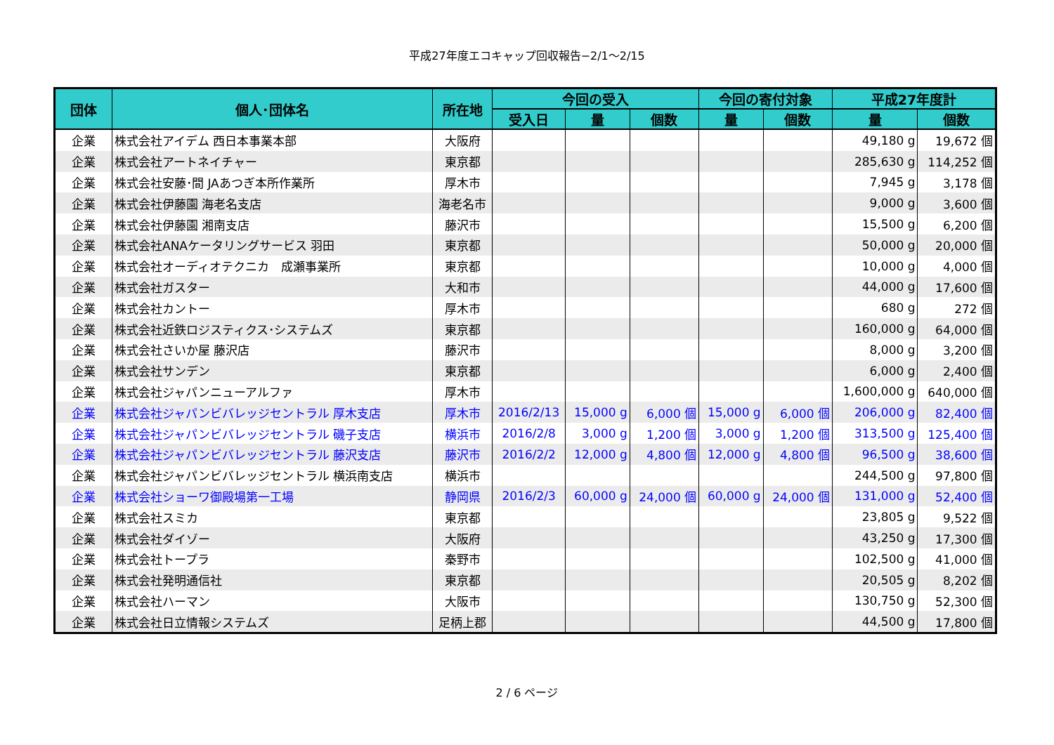平成27年度エコキャップ回収報告−2/1〜2/15
| 団体 | 個人･団体名 | 所在地 | 今回の受入 | | | 今回の寄付対象 | | 平成27年度計 | |
| --- | --- | --- | --- | --- | --- | --- | --- | --- | --- |
| | | | 受入日 | 量 | 個数 | 量 | 個数 | 量 | 個数 |
| 企業 | 株式会社アイデム 西日本事業本部 | 大阪府 | | | | | | 49,180 g | 19,672 個 |
| 企業 | 株式会社アートネイチャー | 東京都 | | | | | | 285,630 g | 114,252 個 |
| 企業 | 株式会社安藤･間 JAあつぎ本所作業所 | 厚木市 | | | | | | 7,945 g | 3,178 個 |
| 企業 | 株式会社伊藤園 海老名支店 | 海老名市 | | | | | | 9,000 g | 3,600 個 |
| 企業 | 株式会社伊藤園 湘南支店 | 藤沢市 | | | | | | 15,500 g | 6,200 個 |
| 企業 | 株式会社ANAケータリングサービス 羽田 | 東京都 | | | | | | 50,000 g | 20,000 個 |
| 企業 | 株式会社オーディオテクニカ 成瀬事業所 | 東京都 | | | | | | 10,000 g | 4,000 個 |
| 企業 | 株式会社ガスター | 大和市 | | | | | | 44,000 g | 17,600 個 |
| 企業 | 株式会社カントー | 厚木市 | | | | | | 680 g | 272 個 |
| 企業 | 株式会社近鉄ロジスティクス･システムズ | 東京都 | | | | | | 160,000 g | 64,000 個 |
| 企業 | 株式会社さいか屋 藤沢店 | 藤沢市 | | | | | | 8,000 g | 3,200 個 |
| 企業 | 株式会社サンデン | 東京都 | | | | | | 6,000 g | 2,400 個 |
| 企業 | 株式会社ジャパンニューアルファ | 厚木市 | | | | | | 1,600,000 g | 640,000 個 |
| 企業 | 株式会社ジャパンビバレッジセントラル 厚木支店 | 厚木市 | 2016/2/13 | 15,000 g | 6,000 個 | 15,000 g | 6,000 個 | 206,000 g | 82,400 個 |
| 企業 | 株式会社ジャパンビバレッジセントラル 磯子支店 | 横浜市 | 2016/2/8 | 3,000 g | 1,200 個 | 3,000 g | 1,200 個 | 313,500 g | 125,400 個 |
| 企業 | 株式会社ジャパンビバレッジセントラル 藤沢支店 | 藤沢市 | 2016/2/2 | 12,000 g | 4,800 個 | 12,000 g | 4,800 個 | 96,500 g | 38,600 個 |
| 企業 | 株式会社ジャパンビバレッジセントラル 横浜南支店 | 横浜市 | | | | | | 244,500 g | 97,800 個 |
| 企業 | 株式会社ショーワ御殿場第一工場 | 静岡県 | 2016/2/3 | 60,000 g | 24,000 個 | 60,000 g | 24,000 個 | 131,000 g | 52,400 個 |
| 企業 | 株式会社スミカ | 東京都 | | | | | | 23,805 g | 9,522 個 |
| 企業 | 株式会社ダイゾー | 大阪府 | | | | | | 43,250 g | 17,300 個 |
| 企業 | 株式会社トープラ | 秦野市 | | | | | | 102,500 g | 41,000 個 |
| 企業 | 株式会社発明通信社 | 東京都 | | | | | | 20,505 g | 8,202 個 |
| 企業 | 株式会社ハーマン | 大阪市 | | | | | | 130,750 g | 52,300 個 |
| 企業 | 株式会社日立情報システムズ | 足柄上郡 | | | | | | 44,500 g | 17,800 個 |
2 / 6 ページ